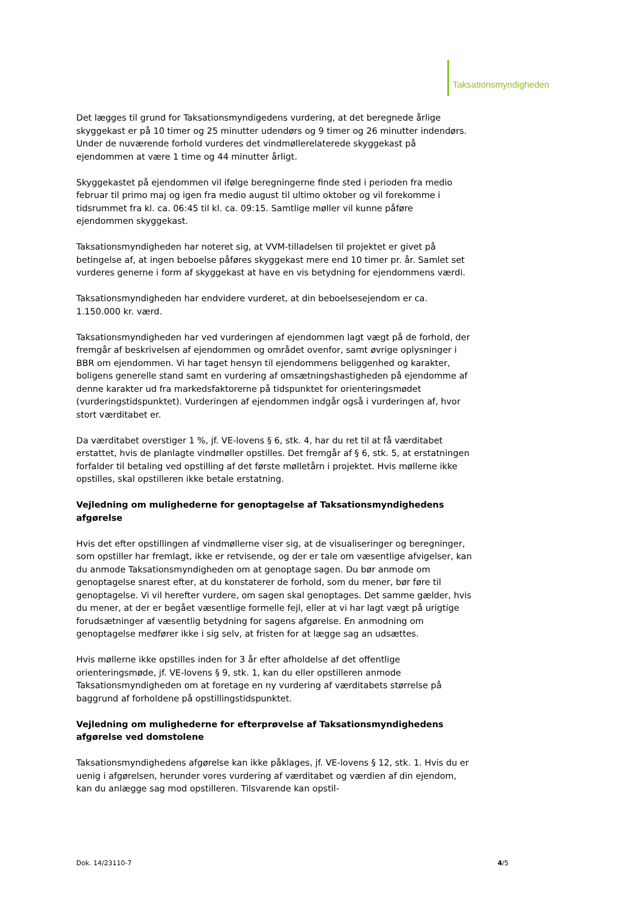Taksationsmyndigheden
Det lægges til grund for Taksationsmyndigedens vurdering, at det beregnede årlige skyggekast er på 10 timer og 25 minutter udendørs og 9 timer og 26 minutter indendørs. Under de nuværende forhold vurderes det vindmøllerelaterede skyggekast på ejendommen at være 1 time og 44 minutter årligt.
Skyggekastet på ejendommen vil ifølge beregningerne finde sted i perioden fra medio februar til primo maj og igen fra medio august til ultimo oktober og vil forekomme i tidsrummet fra kl. ca. 06:45 til kl. ca. 09:15. Samtlige møller vil kunne påføre ejendommen skyggekast.
Taksationsmyndigheden har noteret sig, at VVM-tilladelsen til projektet er givet på betingelse af, at ingen beboelse påføres skyggekast mere end 10 timer pr. år. Samlet set vurderes generne i form af skyggekast at have en vis betydning for ejendommens værdi.
Taksationsmyndigheden har endvidere vurderet, at din beboelsesejendom er ca. 1.150.000 kr. værd.
Taksationsmyndigheden har ved vurderingen af ejendommen lagt vægt på de forhold, der fremgår af beskrivelsen af ejendommen og området ovenfor, samt øvrige oplysninger i BBR om ejendommen. Vi har taget hensyn til ejendommens beliggenhed og karakter, boligens generelle stand samt en vurdering af omsætningshastigheden på ejendomme af denne karakter ud fra markedsfaktorerne på tidspunktet for orienteringsmødet (vurderingstidspunktet). Vurderingen af ejendommen indgår også i vurderingen af, hvor stort værditabet er.
Da værditabet overstiger 1 %, jf. VE-lovens § 6, stk. 4, har du ret til at få værditabet erstattet, hvis de planlagte vindmøller opstilles. Det fremgår af § 6, stk. 5, at erstatningen forfalder til betaling ved opstilling af det første mølletårn i projektet. Hvis møllerne ikke opstilles, skal opstilleren ikke betale erstatning.
Vejledning om mulighederne for genoptagelse af Taksationsmyndighedens afgørelse
Hvis det efter opstillingen af vindmøllerne viser sig, at de visualiseringer og beregninger, som opstiller har fremlagt, ikke er retvisende, og der er tale om væsentlige afvigelser, kan du anmode Taksationsmyndigheden om at genoptage sagen. Du bør anmode om genoptagelse snarest efter, at du konstaterer de forhold, som du mener, bør føre til genoptagelse. Vi vil herefter vurdere, om sagen skal genoptages. Det samme gælder, hvis du mener, at der er begået væsentlige formelle fejl, eller at vi har lagt vægt på urigtige forudsætninger af væsentlig betydning for sagens afgørelse. En anmodning om genoptagelse medfører ikke i sig selv, at fristen for at lægge sag an udsættes.
Hvis møllerne ikke opstilles inden for 3 år efter afholdelse af det offentlige orienteringsmøde, jf. VE-lovens § 9, stk. 1, kan du eller opstilleren anmode Taksationsmyndigheden om at foretage en ny vurdering af værditabets størrelse på baggrund af forholdene på opstillingstidspunktet.
Vejledning om mulighederne for efterprøvelse af Taksationsmyndighedens afgørelse ved domstolene
Taksationsmyndighedens afgørelse kan ikke påklages, jf. VE-lovens § 12, stk. 1. Hvis du er uenig i afgørelsen, herunder vores vurdering af værditabet og værdien af din ejendom, kan du anlægge sag mod opstilleren. Tilsvarende kan opstil-
Dok. 14/23110-7 4/5